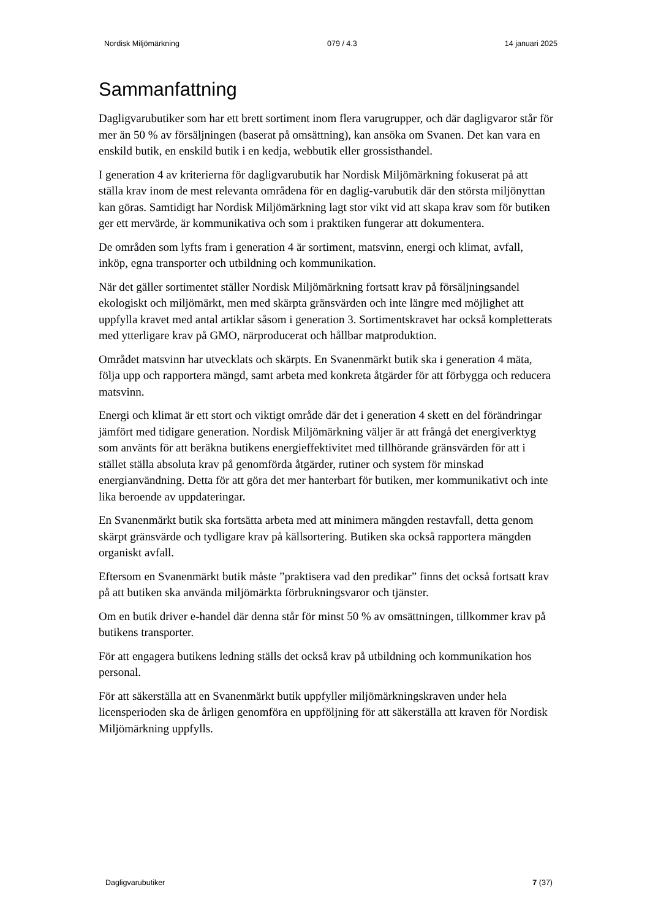Nordisk Miljömärkning 079 / 4.3 14 januari 2025
Sammanfattning
Dagligvarubutiker som har ett brett sortiment inom flera varugrupper, och där dagligvaror står för mer än 50 % av försäljningen (baserat på omsättning), kan ansöka om Svanen. Det kan vara en enskild butik, en enskild butik i en kedja, webbutik eller grossisthandel.
I generation 4 av kriterierna för dagligvarubutik har Nordisk Miljömärkning fokuserat på att ställa krav inom de mest relevanta områdena för en daglig-varubutik där den största miljönyttan kan göras. Samtidigt har Nordisk Miljömärkning lagt stor vikt vid att skapa krav som för butiken ger ett mervärde, är kommunikativa och som i praktiken fungerar att dokumentera.
De områden som lyfts fram i generation 4 är sortiment, matsvinn, energi och klimat, avfall, inköp, egna transporter och utbildning och kommunikation.
När det gäller sortimentet ställer Nordisk Miljömärkning fortsatt krav på försäljningsandel ekologiskt och miljömärkt, men med skärpta gränsvärden och inte längre med möjlighet att uppfylla kravet med antal artiklar såsom i generation 3. Sortimentskravet har också kompletterats med ytterligare krav på GMO, närproducerat och hållbar matproduktion.
Området matsvinn har utvecklats och skärpts. En Svanenmärkt butik ska i generation 4 mäta, följa upp och rapportera mängd, samt arbeta med konkreta åtgärder för att förbygga och reducera matsvinn.
Energi och klimat är ett stort och viktigt område där det i generation 4 skett en del förändringar jämfört med tidigare generation. Nordisk Miljömärkning väljer är att frångå det energiverktyg som använts för att beräkna butikens energieffektivitet med tillhörande gränsvärden för att i stället ställa absoluta krav på genomförda åtgärder, rutiner och system för minskad energianvändning. Detta för att göra det mer hanterbart för butiken, mer kommunikativt och inte lika beroende av uppdateringar.
En Svanenmärkt butik ska fortsätta arbeta med att minimera mängden restavfall, detta genom skärpt gränsvärde och tydligare krav på källsortering. Butiken ska också rapportera mängden organiskt avfall.
Eftersom en Svanenmärkt butik måste ”praktisera vad den predikar” finns det också fortsatt krav på att butiken ska använda miljömärkta förbrukningsvaror och tjänster.
Om en butik driver e-handel där denna står för minst 50 % av omsättningen, tillkommer krav på butikens transporter.
För att engagera butikens ledning ställs det också krav på utbildning och kommunikation hos personal.
För att säkerställa att en Svanenmärkt butik uppfyller miljömärkningskraven under hela licensperioden ska de årligen genomföra en uppföljning för att säkerställa att kraven för Nordisk Miljömärkning uppfylls.
Dagligvarubutiker 7 (37)